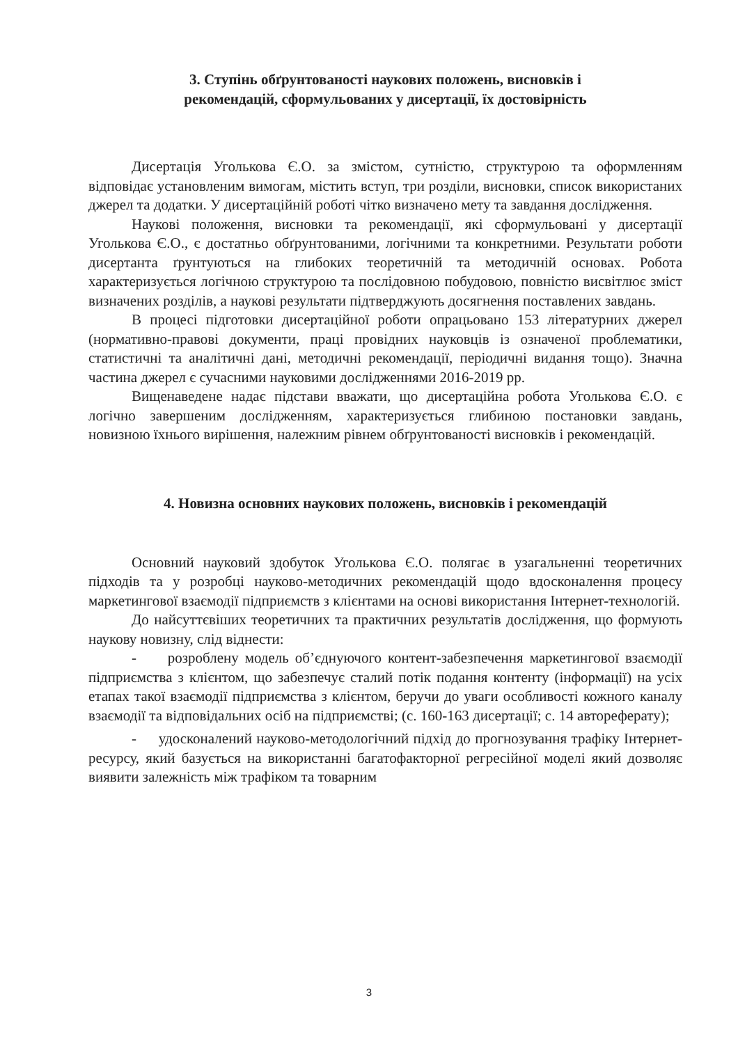3. Ступінь обґрунтованості наукових положень, висновків і
рекомендацій, сформульованих у дисертації, їх достовірність
Дисертація Уголькова Є.О. за змістом, сутністю, структурою та оформленням відповідає установленим вимогам, містить вступ, три розділи, висновки, список використаних джерел та додатки. У дисертаційній роботі чітко визначено мету та завдання дослідження.
Наукові положення, висновки та рекомендації, які сформульовані у дисертації Уголькова Є.О., є достатньо обґрунтованими, логічними та конкретними. Результати роботи дисертанта ґрунтуються на глибоких теоретичній та методичній основах. Робота характеризується логічною структурою та послідовною побудовою, повністю висвітлює зміст визначених розділів, а наукові результати підтверджують досягнення поставлених завдань.
В процесі підготовки дисертаційної роботи опрацьовано 153 літературних джерел (нормативно-правові документи, праці провідних науковців із означеної проблематики, статистичні та аналітичні дані, методичні рекомендації, періодичні видання тощо). Значна частина джерел є сучасними науковими дослідженнями 2016-2019 рр.
Вищенаведене надає підстави вважати, що дисертаційна робота Уголькова Є.О. є логічно завершеним дослідженням, характеризується глибиною постановки завдань, новизною їхнього вирішення, належним рівнем обґрунтованості висновків і рекомендацій.
4. Новизна основних наукових положень, висновків і рекомендацій
Основний науковий здобуток Уголькова Є.О. полягає в узагальненні теоретичних підходів та у розробці науково-методичних рекомендацій щодо вдосконалення процесу маркетингової взаємодії підприємств з клієнтами на основі використання Інтернет-технологій.
До найсуттєвіших теоретичних та практичних результатів дослідження, що формують наукову новизну, слід віднести:
- розроблену модель об’єднуючого контент-забезпечення маркетингової взаємодії підприємства з клієнтом, що забезпечує сталий потік подання контенту (інформації) на усіх етапах такої взаємодії підприємства з клієнтом, беручи до уваги особливості кожного каналу взаємодії та відповідальних осіб на підприємстві; (с. 160-163 дисертації; с. 14 автореферату);
- удосконалений науково-методологічний підхід до прогнозування трафіку Інтернет-ресурсу, який базується на використанні багатофакторної регресійної моделі який дозволяє виявити залежність між трафіком та товарним
3